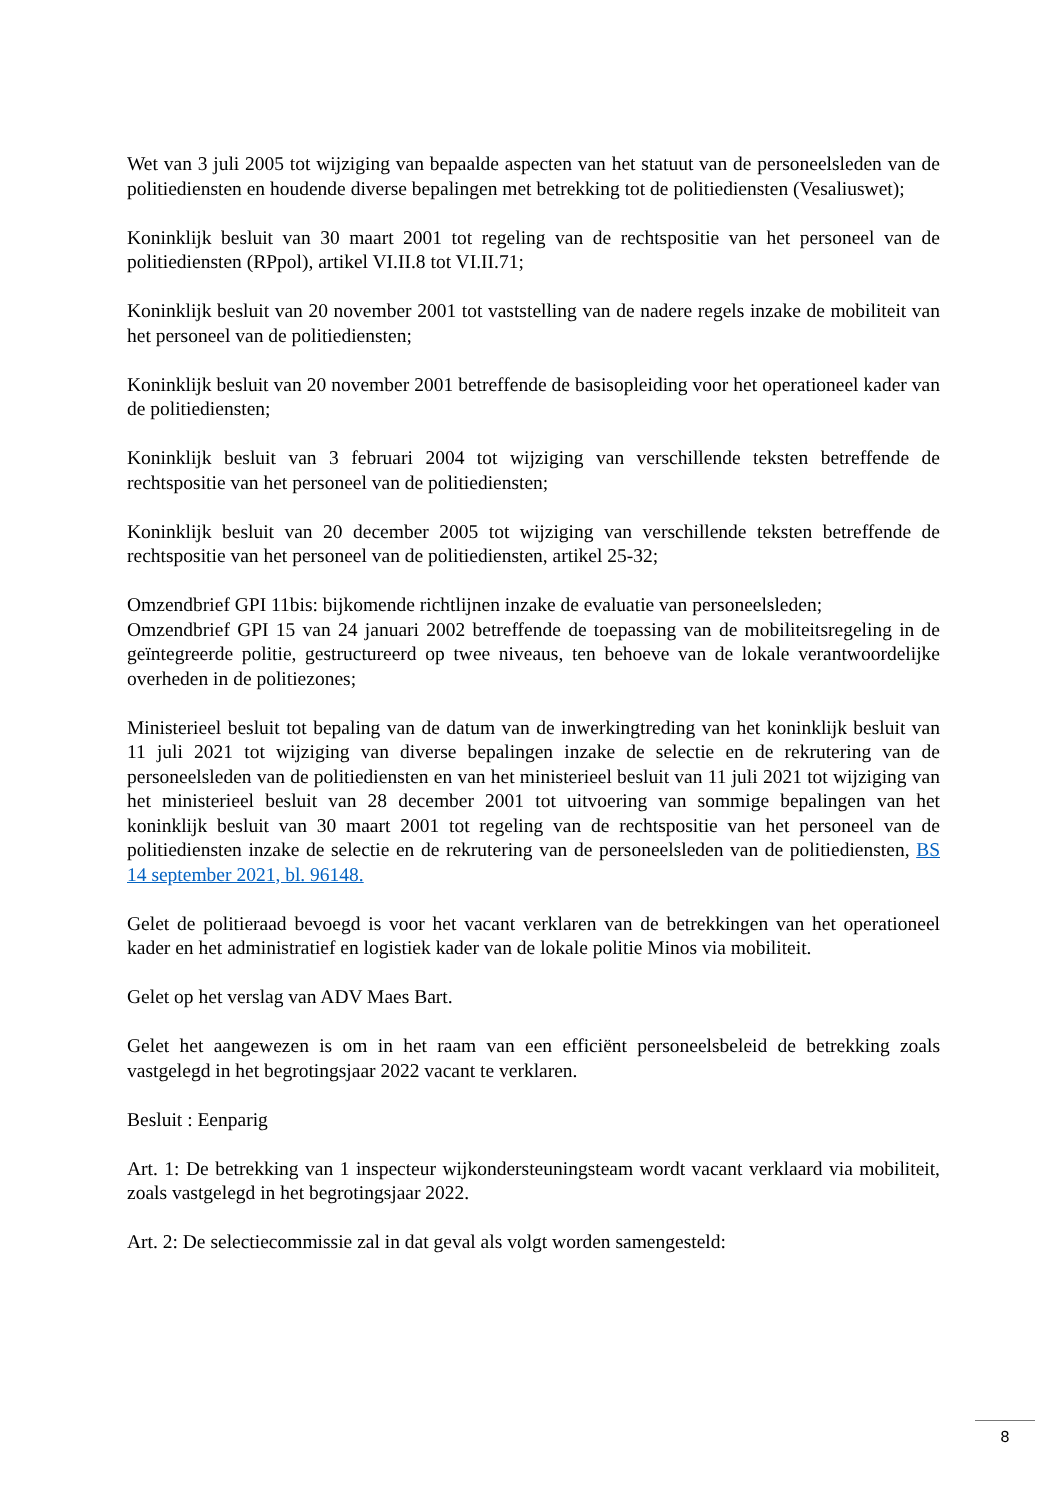Wet van 3 juli 2005 tot wijziging van bepaalde aspecten van het statuut van de personeelsleden van de politiediensten en houdende diverse bepalingen met betrekking tot de politiediensten (Vesaliuswet);
Koninklijk besluit van 30 maart 2001 tot regeling van de rechtspositie van het personeel van de politiediensten (RPpol), artikel VI.II.8 tot VI.II.71;
Koninklijk besluit van 20 november 2001 tot vaststelling van de nadere regels inzake de mobiliteit van het personeel van de politiediensten;
Koninklijk besluit van 20 november 2001 betreffende de basisopleiding voor het operationeel kader van de politiediensten;
Koninklijk besluit van 3 februari 2004 tot wijziging van verschillende teksten betreffende de rechtspositie van het personeel van de politiediensten;
Koninklijk besluit van 20 december 2005 tot wijziging van verschillende teksten betreffende de rechtspositie van het personeel van de politiediensten, artikel 25-32;
Omzendbrief GPI 11bis: bijkomende richtlijnen inzake de evaluatie van personeelsleden;
Omzendbrief GPI 15 van 24 januari 2002 betreffende de toepassing van de mobiliteitsregeling in de geïntegreerde politie, gestructureerd op twee niveaus, ten behoeve van de lokale verantwoordelijke overheden in de politiezones;
Ministerieel besluit tot bepaling van de datum van de inwerkingtreding van het koninklijk besluit van 11 juli 2021 tot wijziging van diverse bepalingen inzake de selectie en de rekrutering van de personeelsleden van de politiediensten en van het ministerieel besluit van 11 juli 2021 tot wijziging van het ministerieel besluit van 28 december 2001 tot uitvoering van sommige bepalingen van het koninklijk besluit van 30 maart 2001 tot regeling van de rechtspositie van het personeel van de politiediensten inzake de selectie en de rekrutering van de personeelsleden van de politiediensten, BS 14 september 2021, bl. 96148.
Gelet de politieraad bevoegd is voor het vacant verklaren van de betrekkingen van het operationeel kader en het administratief en logistiek kader van de lokale politie Minos via mobiliteit.
Gelet op het verslag van ADV Maes Bart.
Gelet het aangewezen is om in het raam van een efficiënt personeelsbeleid de betrekking zoals vastgelegd in het begrotingsjaar 2022 vacant te verklaren.
Besluit : Eenparig
Art. 1: De betrekking van 1 inspecteur wijkondersteuningsteam wordt vacant verklaard via mobiliteit, zoals vastgelegd in het begrotingsjaar 2022.
Art. 2: De selectiecommissie zal in dat geval als volgt worden samengesteld:
8